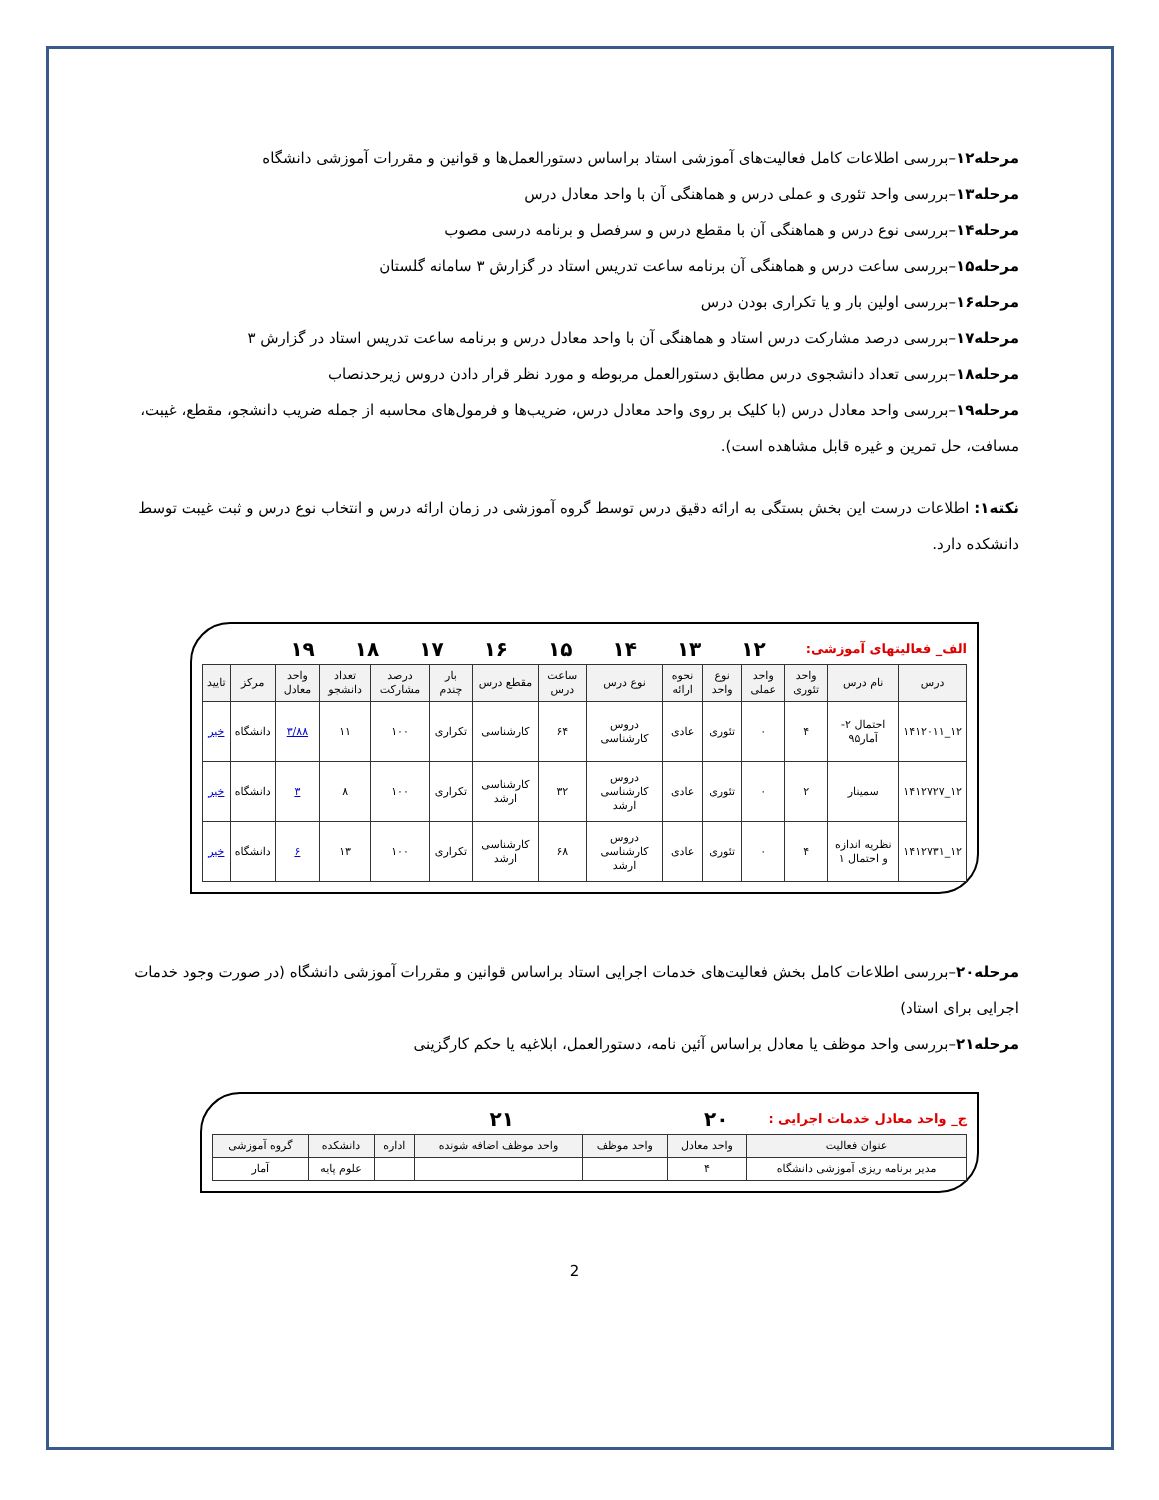مرحله۱۲–بررسی اطلاعات کامل فعالیت‌های آموزشی استاد براساس دستورالعمل‌ها و قوانین و مقررات آموزشی دانشگاه
مرحله۱۳–بررسی واحد تئوری و عملی درس و هماهنگی آن با واحد معادل درس
مرحله۱۴–بررسی نوع درس و هماهنگی آن با مقطع درس و سرفصل و برنامه درسی مصوب
مرحله۱۵–بررسی ساعت درس و هماهنگی آن برنامه ساعت تدریس استاد در گزارش ۳ سامانه گلستان
مرحله۱۶–بررسی اولین بار و یا تکراری بودن درس
مرحله۱۷–بررسی درصد مشارکت درس استاد و هماهنگی آن با واحد معادل درس و برنامه ساعت تدریس استاد در گزارش ۳
مرحله۱۸–بررسی تعداد دانشجوی درس مطابق دستورالعمل مربوطه و مورد نظر قرار دادن دروس زیرحدنصاب
مرحله۱۹–بررسی واحد معادل درس (با کلیک بر روی واحد معادل درس، ضریب‌ها و فرمول‌های محاسبه از جمله ضریب دانشجو، مقطع، غیبت، مسافت، حل تمرین و غیره قابل مشاهده است).
نکته۱: اطلاعات درست این بخش بستگی به ارائه دقیق درس توسط گروه آموزشی در زمان ارائه درس و انتخاب نوع درس و ثبت غیبت توسط دانشکده دارد.
الف_ فعالیتهای آموزشی: ۱۲ ۱۳ ۱۴ ۱۵ ۱۶ ۱۷ ۱۸ ۱۹
| درس | نام درس | واحد تئوری | واحد عملی | نوع واحد | نحوه ارائه | نوع درس | ساعت درس | مقطع درس | بار چندم | درصد مشارکت | تعداد دانشجو | واحد معادل | مرکز | تایید |
| --- | --- | --- | --- | --- | --- | --- | --- | --- | --- | --- | --- | --- | --- | --- |
| ۱۲_۱۴۱۲۰۱۱ | احتمال ۲-آمار۹۵ | ۴ | ۰ | تئوری | عادی | دروس کارشناسی | ۶۴ | کارشناسی | تکراری | ۱۰۰ | ۱۱ | ۳/۸۸ | دانشگاه | خیر |
| ۱۲_۱۴۱۲۷۲۷ | سمینار | ۲ | ۰ | تئوری | عادی | دروس کارشناسی ارشد | ۳۲ | کارشناسی ارشد | تکراری | ۱۰۰ | ۸ | ۳ | دانشگاه | خیر |
| ۱۲_۱۴۱۲۷۳۱ | نظریه اندازه و احتمال ۱ | ۴ | ۰ | تئوری | عادی | دروس کارشناسی ارشد | ۶۸ | کارشناسی ارشد | تکراری | ۱۰۰ | ۱۳ | ۶ | دانشگاه | خیر |
مرحله۲۰–بررسی اطلاعات کامل بخش فعالیت‌های خدمات اجرایی استاد براساس قوانین و مقررات آموزشی دانشگاه (در صورت وجود خدمات اجرایی برای استاد)
مرحله۲۱–بررسی واحد موظف یا معادل براساس آئین نامه، دستورالعمل، ابلاغیه یا حکم کارگزینی
ج_ واحد معادل خدمات اجرایی : ۲۰ ۲۱
| عنوان فعالیت | واحد معادل | واحد موظف | واحد موظف اضافه شونده | اداره | دانشکده | گروه آموزشی |
| --- | --- | --- | --- | --- | --- | --- |
| مدیر برنامه ریزی آموزشی دانشگاه | ۴ | | | | علوم پایه | آمار |
2